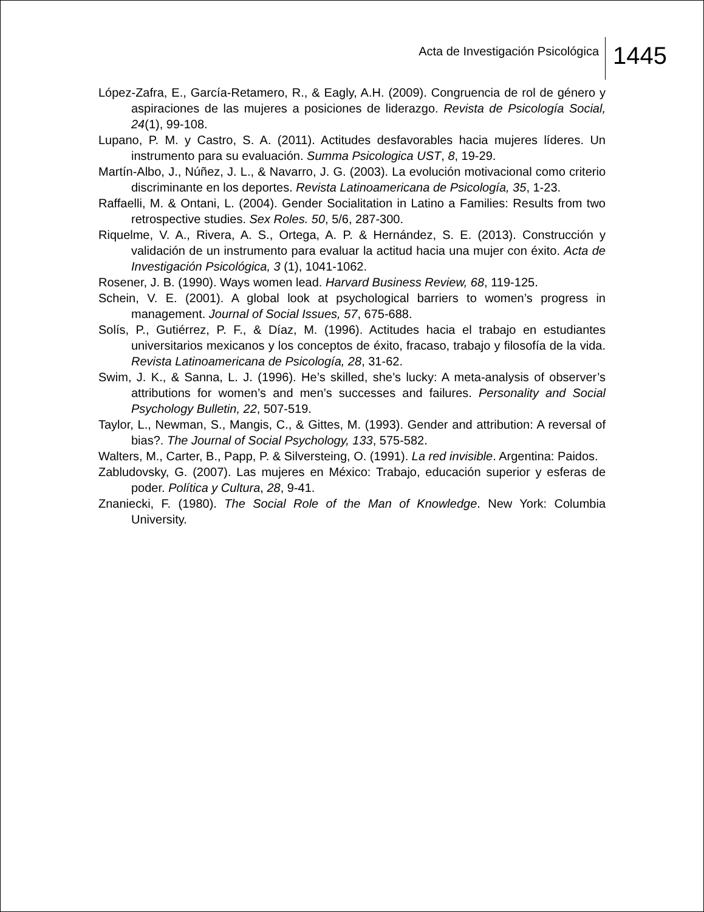Acta de Investigación Psicológica 1445
López-Zafra, E., García-Retamero, R., & Eagly, A.H. (2009). Congruencia de rol de género y aspiraciones de las mujeres a posiciones de liderazgo. Revista de Psicología Social, 24(1), 99-108.
Lupano, P. M. y Castro, S. A. (2011). Actitudes desfavorables hacia mujeres líderes. Un instrumento para su evaluación. Summa Psicologica UST, 8, 19-29.
Martín-Albo, J., Núñez, J. L., & Navarro, J. G. (2003). La evolución motivacional como criterio discriminante en los deportes. Revista Latinoamericana de Psicología, 35, 1-23.
Raffaelli, M. & Ontani, L. (2004). Gender Socialitation in Latino a Families: Results from two retrospective studies. Sex Roles. 50, 5/6, 287-300.
Riquelme, V. A., Rivera, A. S., Ortega, A. P. & Hernández, S. E. (2013). Construcción y validación de un instrumento para evaluar la actitud hacia una mujer con éxito. Acta de Investigación Psicológica, 3 (1), 1041-1062.
Rosener, J. B. (1990). Ways women lead. Harvard Business Review, 68, 119-125.
Schein, V. E. (2001). A global look at psychological barriers to women’s progress in management. Journal of Social Issues, 57, 675-688.
Solís, P., Gutiérrez, P. F., & Díaz, M. (1996). Actitudes hacia el trabajo en estudiantes universitarios mexicanos y los conceptos de éxito, fracaso, trabajo y filosofía de la vida. Revista Latinoamericana de Psicología, 28, 31-62.
Swim, J. K., & Sanna, L. J. (1996). He’s skilled, she’s lucky: A meta-analysis of observer’s attributions for women’s and men’s successes and failures. Personality and Social Psychology Bulletin, 22, 507-519.
Taylor, L., Newman, S., Mangis, C., & Gittes, M. (1993). Gender and attribution: A reversal of bias?. The Journal of Social Psychology, 133, 575-582.
Walters, M., Carter, B., Papp, P. & Silversteing, O. (1991). La red invisible. Argentina: Paidos.
Zabludovsky, G. (2007). Las mujeres en México: Trabajo, educación superior y esferas de poder. Política y Cultura, 28, 9-41.
Znaniecki, F. (1980). The Social Role of the Man of Knowledge. New York: Columbia University.